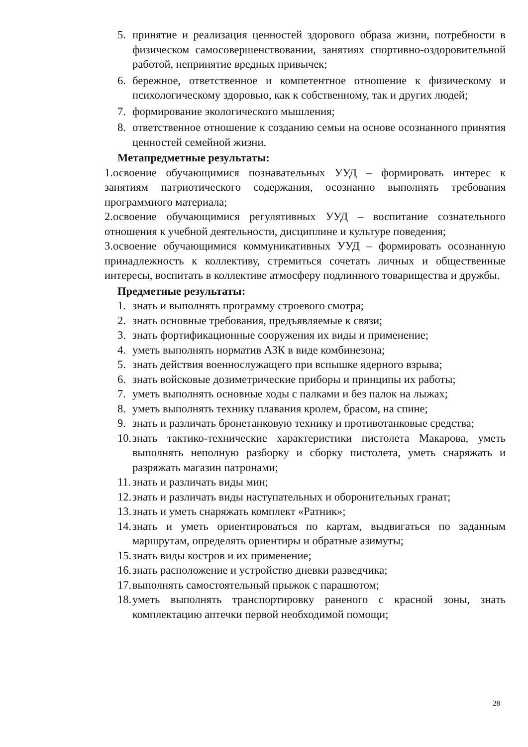5. принятие и реализация ценностей здорового образа жизни, потребности в физическом самосовершенствовании, занятиях спортивно-оздоровительной работой, непринятие вредных привычек;
6. бережное, ответственное и компетентное отношение к физическому и психологическому здоровью, как к собственному, так и других людей;
7. формирование экологического мышления;
8. ответственное отношение к созданию семьи на основе осознанного принятия ценностей семейной жизни.
Метапредметные результаты:
1.освоение обучающимися познавательных УУД – формировать интерес к занятиям патриотического содержания, осознанно выполнять требования программного материала;
2.освоение обучающимися регулятивных УУД – воспитание сознательного отношения к учебной деятельности, дисциплине и культуре поведения;
3.освоение обучающимися коммуникативных УУД – формировать осознанную принадлежность к коллективу, стремиться сочетать личных и общественные интересы, воспитать в коллективе атмосферу подлинного товарищества и дружбы.
Предметные результаты:
1. знать и выполнять программу строевого смотра;
2. знать основные требования, предъявляемые к связи;
3. знать фортификационные сооружения их виды и применение;
4. уметь выполнять норматив АЗК в виде комбинезона;
5. знать действия военнослужащего при вспышке ядерного взрыва;
6. знать войсковые дозиметрические приборы и принципы их работы;
7. уметь выполнять основные ходы с палками и без палок на лыжах;
8. уметь выполнять технику плавания кролем, брасом, на спине;
9. знать и различать бронетанковую технику и противотанковые средства;
10. знать тактико-технические характеристики пистолета Макарова, уметь выполнять неполную разборку и сборку пистолета, уметь снаряжать и разряжать магазин патронами;
11. знать и различать виды мин;
12. знать и различать виды наступательных и оборонительных гранат;
13. знать и уметь снаряжать комплект «Ратник»;
14. знать и уметь ориентироваться по картам, выдвигаться по заданным маршрутам, определять ориентиры и обратные азимуты;
15. знать виды костров и их применение;
16. знать расположение и устройство дневки разведчика;
17. выполнять самостоятельный прыжок с парашютом;
18. уметь выполнять транспортировку раненого с красной зоны, знать комплектацию аптечки первой необходимой помощи;
28